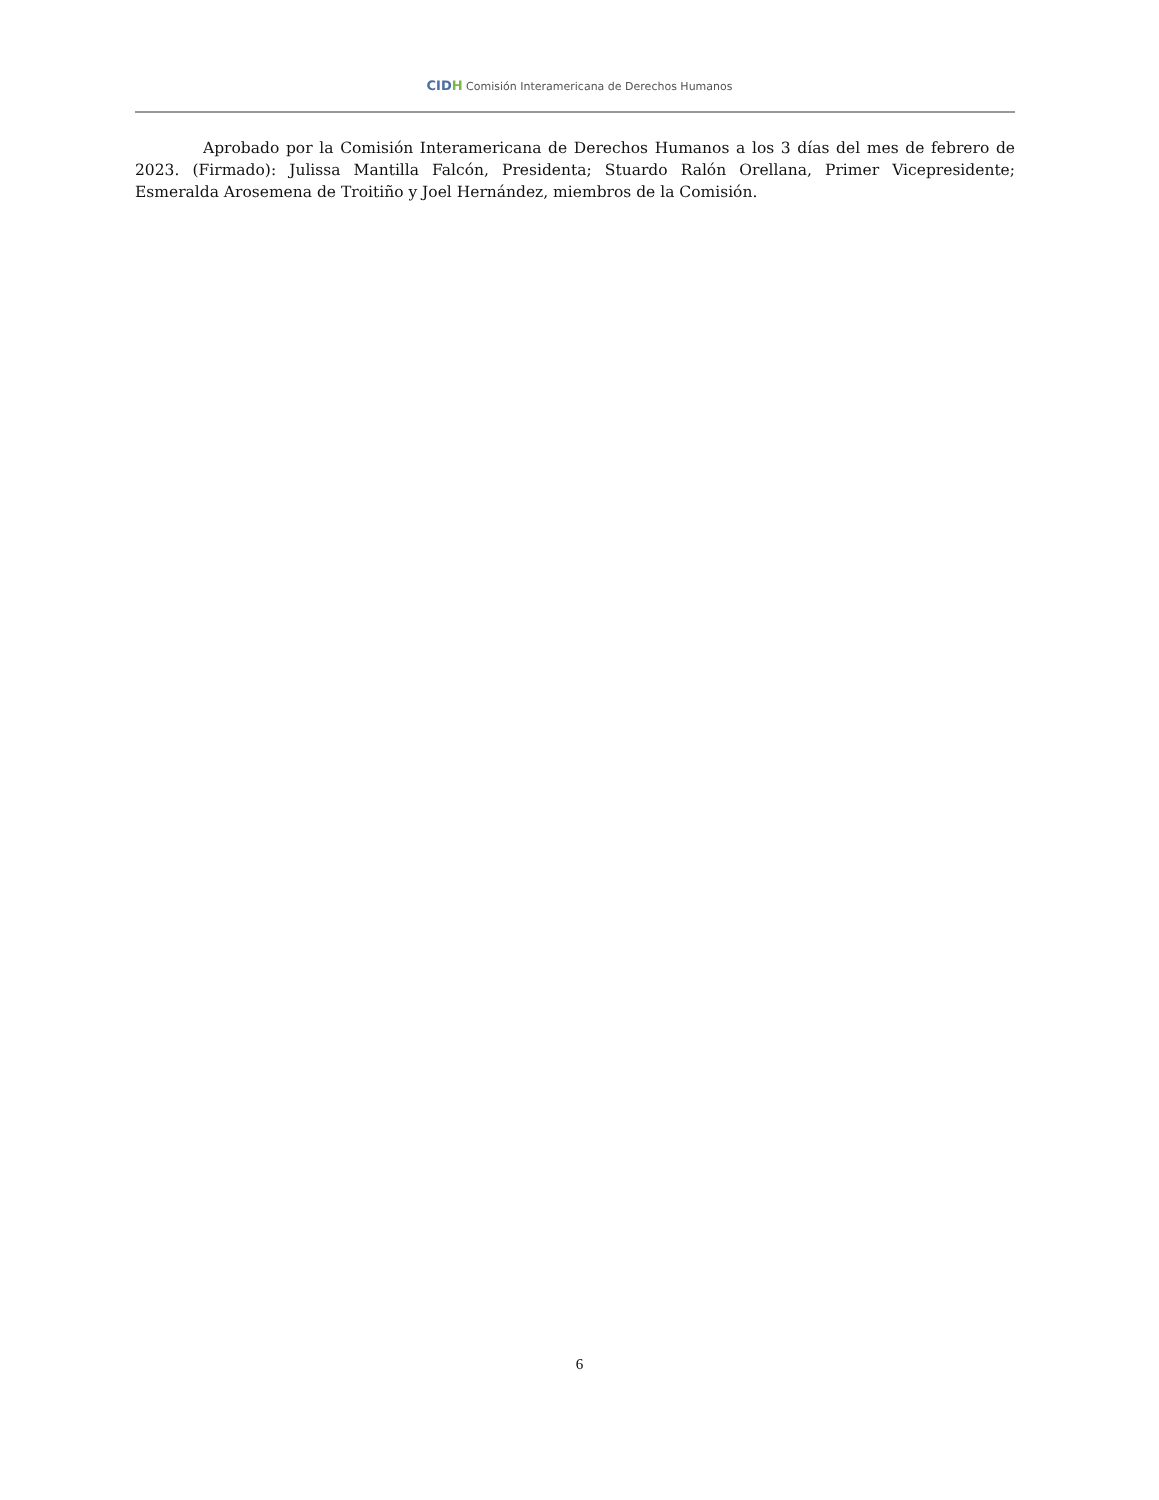CIDH Comisión Interamericana de Derechos Humanos
Aprobado por la Comisión Interamericana de Derechos Humanos a los 3 días del mes de febrero de 2023. (Firmado): Julissa Mantilla Falcón, Presidenta; Stuardo Ralón Orellana, Primer Vicepresidente; Esmeralda Arosemena de Troitiño y Joel Hernández, miembros de la Comisión.
6